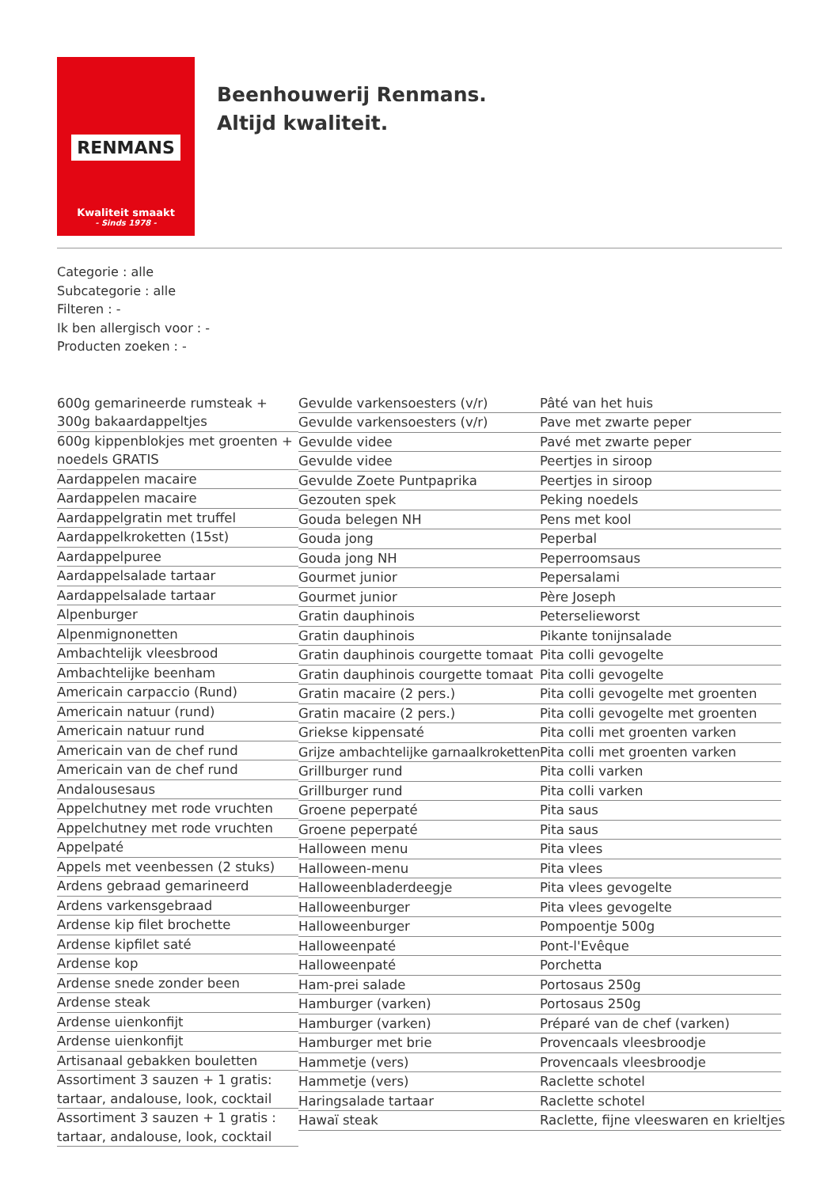RENMANS
Kwaliteit smaakt
- Sinds 1978 -
Beenhouwerij Renmans. Altijd kwaliteit.
Categorie : alle
Subcategorie : alle
Filteren : -
Ik ben allergisch voor : -
Producten zoeken : -
600g gemarineerde rumsteak + 300g bakaardappeltjes
600g kippenblokjes met groenten + noedels GRATIS
Aardappelen macaire
Aardappelen macaire
Aardappelgratin met truffel
Aardappelkroketten (15st)
Aardappelpuree
Aardappelsalade tartaar
Aardappelsalade tartaar
Alpenburger
Alpenmignonetten
Ambachtelijk vleesbrood
Ambachtelijke beenham
Americain carpaccio (Rund)
Americain natuur (rund)
Americain natuur rund
Americain van de chef rund
Americain van de chef rund
Andalousesaus
Appelchutney met rode vruchten
Appelchutney met rode vruchten
Appelpaté
Appels met veenbessen (2 stuks)
Ardens gebraad gemarineerd
Ardens varkensgebraad
Ardense kip filet brochette
Ardense kipfilet saté
Ardense kop
Ardense snede zonder been
Ardense steak
Ardense uienkonfijt
Ardense uienkonfijt
Artisanaal gebakken bouletten
Assortiment 3 sauzen + 1 gratis: tartaar, andalouse, look, cocktail
Assortiment 3 sauzen + 1 gratis : tartaar, andalouse, look, cocktail
Gevulde varkensoesters (v/r)
Gevulde varkensoesters (v/r)
Gevulde videe
Gevulde videe
Gevulde Zoete Puntpaprika
Gezouten spek
Gouda belegen NH
Gouda jong
Gouda jong NH
Gourmet junior
Gourmet junior
Gratin dauphinois
Gratin dauphinois
Gratin dauphinois courgette tomaat
Gratin dauphinois courgette tomaat
Gratin macaire (2 pers.)
Gratin macaire (2 pers.)
Griekse kippensaté
Grijze ambachtelijke garnaalkroketten
Grillburger rund
Grillburger rund
Groene peperpaté
Groene peperpaté
Halloween menu
Halloween-menu
Halloweenbladerdeegje
Halloweenburger
Halloweenburger
Halloweenpaté
Halloweenpaté
Ham-prei salade
Hamburger (varken)
Hamburger (varken)
Hamburger met brie
Hammetje (vers)
Hammetje (vers)
Haringsalade tartaar
Hawaï steak
Pâté van het huis
Pave met zwarte peper
Pavé met zwarte peper
Peertjes in siroop
Peertjes in siroop
Peking noedels
Pens met kool
Peperbal
Peperroomsaus
Pepersalami
Père Joseph
Peterselieworst
Pikante tonijnsalade
Pita colli gevogelte
Pita colli gevogelte
Pita colli gevogelte met groenten
Pita colli gevogelte met groenten
Pita colli met groenten varken
Pita colli met groenten varken
Pita colli varken
Pita colli varken
Pita saus
Pita saus
Pita vlees
Pita vlees
Pita vlees gevogelte
Pita vlees gevogelte
Pompoentje 500g
Pont-l'Evêque
Porchetta
Portosaus 250g
Portosaus 250g
Préparé van de chef (varken)
Provencaals vleesbroodje
Provencaals vleesbroodje
Raclette schotel
Raclette schotel
Raclette, fijne vleeswaren en krieltjes